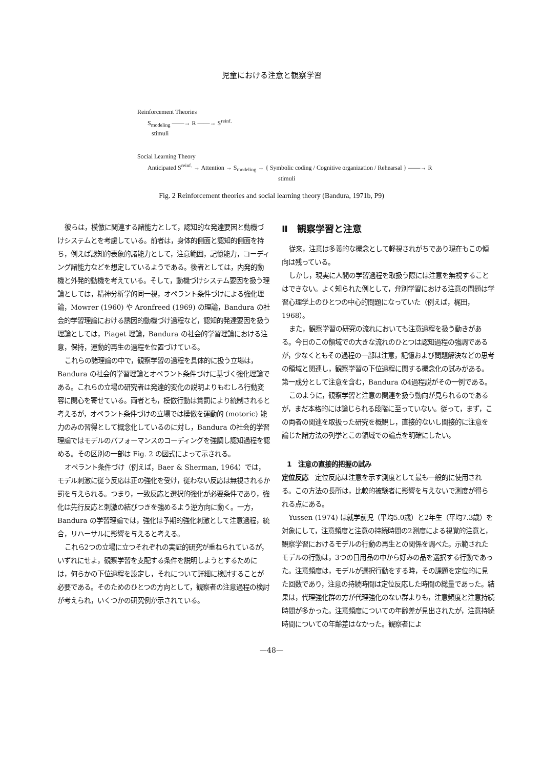児童における注意と観察学習
Reinforcement Theories
S<sub>modeling</sub> ——→ R ——→ S<sup>reinf.</sup>
stimuli
Social Learning Theory
Anticipated S<sup>reinf.</sup> → Attention → S<sub>modeling</sub> → { Symbolic coding / Cognitive organization / Rehearsal } ——→ R
stimuli
Fig. 2 Reinforcement theories and social learning theory (Bandura, 1971b, P9)
彼らは，模倣に関連する諸能力として，認知的な発達要因と動機づけシステムとを考慮している。前者は，身体的側面と認知的側面を持ち，例えば認知的表象的諸能力として，注意範囲，記憶能力，コーディング諸能力などを想定しているようである。後者としては，内発的動機と外発的動機を考えている。そして，動機づけシステム要因を扱う理論としては，精神分析学的同一視，オペラント条件づけによる強化理論，Mowrer (1960) や Aronfreed (1969) の理論，Bandura の社会的学習理論における誘因的動機づけ過程など，認知的発達要因を扱う理論としては，Piaget 理論，Bandura の社会的学習理論における注意，保持，運動的再生の過程を位置づけている。
これらの諸理論の中で，観察学習の過程を具体的に扱う立場は，Bandura の社会的学習理論とオペラント条件づけに基づく強化理論である。これらの立場の研究者は発達的変化の説明よりもむしろ行動変容に関心を寄せている。両者とも，模倣行動は賞罰により統制されると考えるが，オペラント条件づけの立場では模倣を運動的 (motoric) 能力のみの習得として概念化しているのに対し，Bandura の社会的学習理論ではモデルのパフォーマンスのコーディングを強調し認知過程を認める。その区別の一部は Fig. 2 の図式によって示される。
オペラント条件づけ（例えば，Baer & Sherman, 1964）では，モデル刺激に従う反応は正の強化を受け，従わない反応は無視されるか罰を与えられる。つまり，一致反応と選択的強化が必要条件であり，強化は先行反応と刺激の結びつきを強めるよう逆方向に動く。一方，Bandura の学習理論では，強化は予期的強化刺激として注意過程，統合，リハーサルに影響を与えると考える。
これら2つの立場に立つそれぞれの実証的研究が重ねられているが，いずれにせよ，観察学習を支配する条件を説明しようとするためには，何らかの下位過程を設定し，それについて詳細に検討することが必要である。そのためのひとつの方向として，観察者の注意過程の検討が考えられ，いくつかの研究例が示されている。
Ⅱ　観察学習と注意
従来，注意は多義的な概念として軽視されがちであり現在もこの傾向は残っている。
しかし，現実に人間の学習過程を取扱う際には注意を無視することはできない。よく知られた例として，弁別学習における注意の問題は学習心理学上のひとつの中心的問題になっていた（例えば，梶田，1968）。
また，観察学習の研究の流れにおいても注意過程を扱う動きがある。今日のこの領域での大きな流れのひとつは認知過程の強調であるが，少なくともその過程の一部は注意，記憶および問題解決などの思考の領域と関連し，観察学習の下位過程に関する概念化の試みがある。第一成分として注意を含む，Bandura の4過程説がその一例である。
このように，観察学習と注意の関連を扱う動向が見られるのであるが，まだ本格的には論じられる段階に至っていない。従って，まず，この両者の関連を取扱った研究を概観し，直接的ないし関接的に注意を論じた諸方法の列挙とこの領域での論点を明確にしたい。
1　注意の直接的把握の試み
定位反応　定位反応は注意を示す測度として最も一般的に使用される。この方法の長所は，比較的被験者に影響を与えないで測度が得られる点にある。
Yussen (1974) は就学前児（平均5.0歳）と2年生（平均7.3歳）を対象にして，注意頻度と注意の持続時間の2測度による視覚的注意と，観察学習におけるモデルの行動の再生との関係を調べた。示範されたモデルの行動は，3つの日用品の中から好みの品を選択する行動であった。注意頻度は，モデルが選択行動をする時，その課題を定位的に見た回数であり，注意の持続時間は定位反応した時間の総量であった。結果は，代理強化群の方が代理強化のない群よりも，注意頻度と注意持続時間が多かった。注意頻度についての年齢差が見出されたが，注意持続時間についての年齢差はなかった。観察者によ
—48—